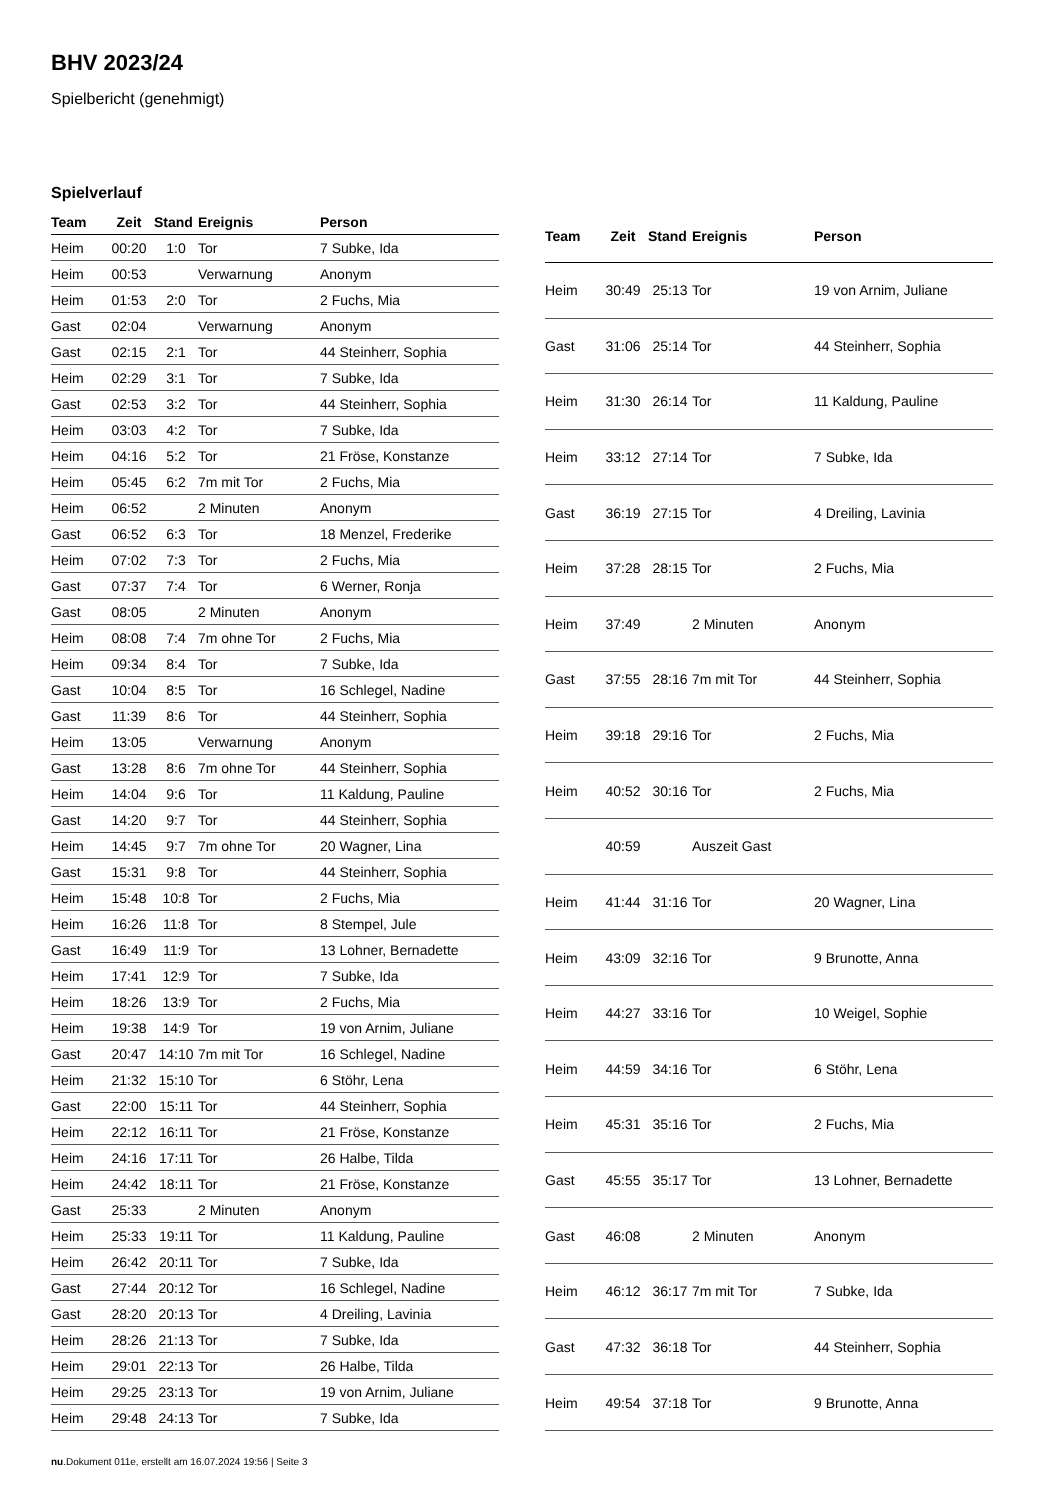BHV 2023/24
Spielbericht (genehmigt)
Spielverlauf
| Team | Zeit | Stand | Ereignis | Person |
| --- | --- | --- | --- | --- |
| Heim | 00:20 | 1:0 | Tor | 7 Subke, Ida |
| Heim | 00:53 | | Verwarnung | Anonym |
| Heim | 01:53 | 2:0 | Tor | 2 Fuchs, Mia |
| Gast | 02:04 | | Verwarnung | Anonym |
| Gast | 02:15 | 2:1 | Tor | 44 Steinherr, Sophia |
| Heim | 02:29 | 3:1 | Tor | 7 Subke, Ida |
| Gast | 02:53 | 3:2 | Tor | 44 Steinherr, Sophia |
| Heim | 03:03 | 4:2 | Tor | 7 Subke, Ida |
| Heim | 04:16 | 5:2 | Tor | 21 Fröse, Konstanze |
| Heim | 05:45 | 6:2 | 7m mit Tor | 2 Fuchs, Mia |
| Heim | 06:52 | | 2 Minuten | Anonym |
| Gast | 06:52 | 6:3 | Tor | 18 Menzel, Frederike |
| Heim | 07:02 | 7:3 | Tor | 2 Fuchs, Mia |
| Gast | 07:37 | 7:4 | Tor | 6 Werner, Ronja |
| Gast | 08:05 | | 2 Minuten | Anonym |
| Heim | 08:08 | 7:4 | 7m ohne Tor | 2 Fuchs, Mia |
| Heim | 09:34 | 8:4 | Tor | 7 Subke, Ida |
| Gast | 10:04 | 8:5 | Tor | 16 Schlegel, Nadine |
| Gast | 11:39 | 8:6 | Tor | 44 Steinherr, Sophia |
| Heim | 13:05 | | Verwarnung | Anonym |
| Gast | 13:28 | 8:6 | 7m ohne Tor | 44 Steinherr, Sophia |
| Heim | 14:04 | 9:6 | Tor | 11 Kaldung, Pauline |
| Gast | 14:20 | 9:7 | Tor | 44 Steinherr, Sophia |
| Heim | 14:45 | 9:7 | 7m ohne Tor | 20 Wagner, Lina |
| Gast | 15:31 | 9:8 | Tor | 44 Steinherr, Sophia |
| Heim | 15:48 | 10:8 | Tor | 2 Fuchs, Mia |
| Heim | 16:26 | 11:8 | Tor | 8 Stempel, Jule |
| Gast | 16:49 | 11:9 | Tor | 13 Lohner, Bernadette |
| Heim | 17:41 | 12:9 | Tor | 7 Subke, Ida |
| Heim | 18:26 | 13:9 | Tor | 2 Fuchs, Mia |
| Heim | 19:38 | 14:9 | Tor | 19 von Arnim, Juliane |
| Gast | 20:47 | 14:10 | 7m mit Tor | 16 Schlegel, Nadine |
| Heim | 21:32 | 15:10 | Tor | 6 Stöhr, Lena |
| Gast | 22:00 | 15:11 | Tor | 44 Steinherr, Sophia |
| Heim | 22:12 | 16:11 | Tor | 21 Fröse, Konstanze |
| Heim | 24:16 | 17:11 | Tor | 26 Halbe, Tilda |
| Heim | 24:42 | 18:11 | Tor | 21 Fröse, Konstanze |
| Gast | 25:33 | | 2 Minuten | Anonym |
| Heim | 25:33 | 19:11 | Tor | 11 Kaldung, Pauline |
| Heim | 26:42 | 20:11 | Tor | 7 Subke, Ida |
| Gast | 27:44 | 20:12 | Tor | 16 Schlegel, Nadine |
| Gast | 28:20 | 20:13 | Tor | 4 Dreiling, Lavinia |
| Heim | 28:26 | 21:13 | Tor | 7 Subke, Ida |
| Heim | 29:01 | 22:13 | Tor | 26 Halbe, Tilda |
| Heim | 29:25 | 23:13 | Tor | 19 von Arnim, Juliane |
| Heim | 29:48 | 24:13 | Tor | 7 Subke, Ida |
| Team | Zeit | Stand | Ereignis | Person |
| --- | --- | --- | --- | --- |
| Heim | 30:49 | 25:13 | Tor | 19 von Arnim, Juliane |
| Gast | 31:06 | 25:14 | Tor | 44 Steinherr, Sophia |
| Heim | 31:30 | 26:14 | Tor | 11 Kaldung, Pauline |
| Heim | 33:12 | 27:14 | Tor | 7 Subke, Ida |
| Gast | 36:19 | 27:15 | Tor | 4 Dreiling, Lavinia |
| Heim | 37:28 | 28:15 | Tor | 2 Fuchs, Mia |
| Heim | 37:49 | | 2 Minuten | Anonym |
| Gast | 37:55 | 28:16 | 7m mit Tor | 44 Steinherr, Sophia |
| Heim | 39:18 | 29:16 | Tor | 2 Fuchs, Mia |
| Heim | 40:52 | 30:16 | Tor | 2 Fuchs, Mia |
| | 40:59 | | Auszeit Gast | |
| Heim | 41:44 | 31:16 | Tor | 20 Wagner, Lina |
| Heim | 43:09 | 32:16 | Tor | 9 Brunotte, Anna |
| Heim | 44:27 | 33:16 | Tor | 10 Weigel, Sophie |
| Heim | 44:59 | 34:16 | Tor | 6 Stöhr, Lena |
| Heim | 45:31 | 35:16 | Tor | 2 Fuchs, Mia |
| Gast | 45:55 | 35:17 | Tor | 13 Lohner, Bernadette |
| Gast | 46:08 | | 2 Minuten | Anonym |
| Heim | 46:12 | 36:17 | 7m mit Tor | 7 Subke, Ida |
| Gast | 47:32 | 36:18 | Tor | 44 Steinherr, Sophia |
| Heim | 49:54 | 37:18 | Tor | 9 Brunotte, Anna |
nu.Dokument 011e, erstellt am 16.07.2024 19:56 | Seite 3